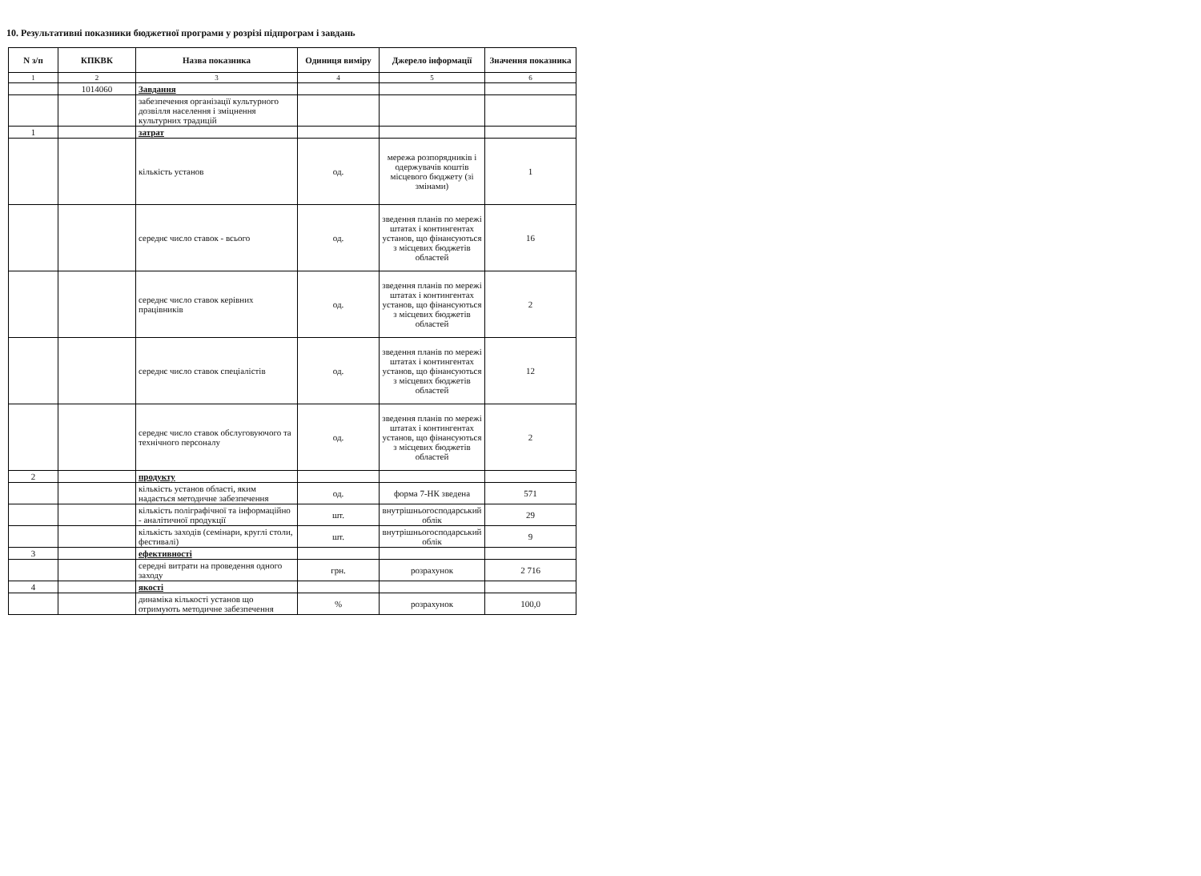10. Результативні показники бюджетної програми у розрізі підпрограм і завдань
| N з/п | КПКВК | Назва показника | Одиниця виміру | Джерело інформації | Значення показника |
| --- | --- | --- | --- | --- | --- |
| 1 | 2 | 3 | 4 | 5 | 6 |
| | 1014060 | Завдання | | | |
| | | забезпечення організації культурного дозвілля населення і зміцнення культурних традицій | | | |
| 1 | | затрат | | | |
| | | кількість установ | од. | мережа розпорядників і одержувачів коштів місцевого бюджету (зі змінами) | 1 |
| | | середнє число ставок - всього | од. | зведення планів по мережі штатах і контингентах установ, що фінансуються з місцевих бюджетів областей | 16 |
| | | середнє число ставок керівних працівників | од. | зведення планів по мережі штатах і контингентах установ, що фінансуються з місцевих бюджетів областей | 2 |
| | | середнє число ставок спеціалістів | од. | зведення планів по мережі штатах і контингентах установ, що фінансуються з місцевих бюджетів областей | 12 |
| | | середнє число ставок обслуговуючого та технічного персоналу | од. | зведення планів по мережі штатах і контингентах установ, що фінансуються з місцевих бюджетів областей | 2 |
| 2 | | продукту | | | |
| | | кількість установ області, яким надається методичне забезпечення | од. | форма 7-НК зведена | 571 |
| | | кількість поліграфічної та інформаційно - аналітичної продукції | шт. | внутрішньогосподарський облік | 29 |
| | | кількість заходів (семінари, круглі столи, фестивалі) | шт. | внутрішньогосподарський облік | 9 |
| 3 | | ефективності | | | |
| | | середні витрати на проведення одного заходу | грн. | розрахунок | 2 716 |
| 4 | | якості | | | |
| | | динаміка кількості установ що отримують методичне забезпечення | % | розрахунок | 100,0 |